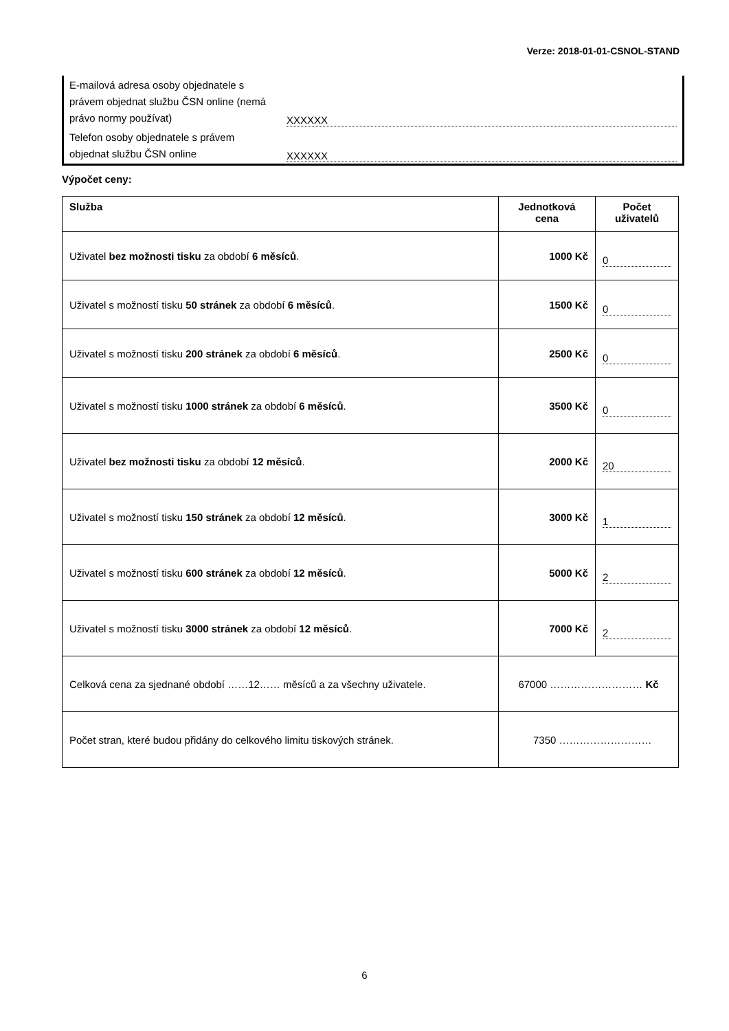Verze: 2018-01-01-CSNOL-STAND
| E-mailová adresa osoby objednatele s právem objednat službu ČSN online (nemá právo normy používat) | XXXXXX |
| Telefon osoby objednatele s právem objednat službu ČSN online | XXXXXX |
Výpočet ceny:
| Služba | Jednotková cena | Počet uživatelů |
| --- | --- | --- |
| Uživatel bez možnosti tisku za období 6 měsíců . | 1000 Kč | 0 |
| Uživatel s možností tisku 50 stránek za období 6 měsíců . | 1500 Kč | 0 |
| Uživatel s možností tisku 200 stránek za období 6 měsíců . | 2500 Kč | 0 |
| Uživatel s možností tisku 1000 stránek za období 6 měsíců . | 3500 Kč | 0 |
| Uživatel bez možnosti tisku za období 12 měsíců . | 2000 Kč | 20 |
| Uživatel s možností tisku 150 stránek za období 12 měsíců . | 3000 Kč | 1 |
| Uživatel s možností tisku 600 stránek za období 12 měsíců . | 5000 Kč | 2 |
| Uživatel s možností tisku 3000 stránek za období 12 měsíců . | 7000 Kč | 2 |
| Celková cena za sjednané období ……12…… měsíců a za všechny uživatele. | 67000 ……………………… Kč | |
| Počet stran, které budou přidány do celkového limitu tiskových stránek. | 7350 ……………………… | |
6